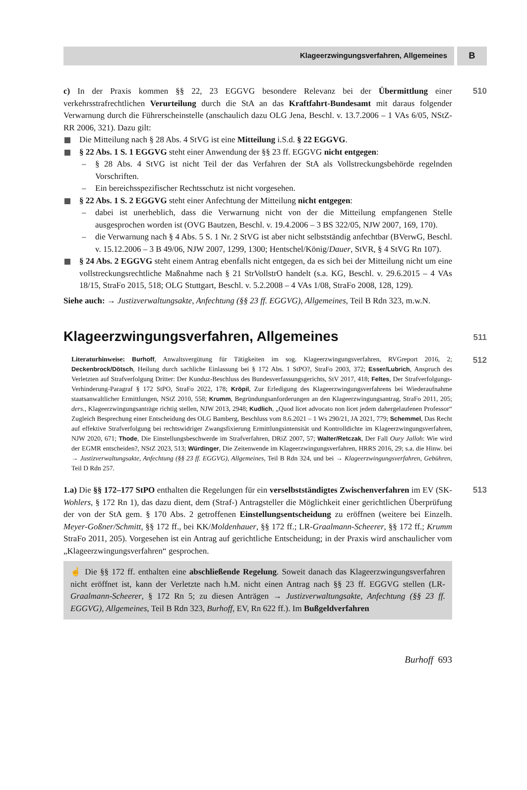Klageerzwingungsverfahren, Allgemeines
B
c) In der Praxis kommen §§ 22, 23 EGGVG besondere Relevanz bei der Übermittlung einer verkehrsstrafrechtlichen Verurteilung durch die StA an das Kraftfahrt-Bundesamt mit daraus folgender Verwarnung durch die Führerscheinstelle (anschaulich dazu OLG Jena, Beschl. v. 13.7.2006 – 1 VAs 6/05, NStZ-RR 2006, 321). Dazu gilt:
Die Mitteilung nach § 28 Abs. 4 StVG ist eine Mitteilung i.S.d. § 22 EGGVG.
§ 22 Abs. 1 S. 1 EGGVG steht einer Anwendung der §§ 23 ff. EGGVG nicht entgegen:
– § 28 Abs. 4 StVG ist nicht Teil der das Verfahren der StA als Vollstreckungsbehörde regelnden Vorschriften.
– Ein bereichsspezifischer Rechtsschutz ist nicht vorgesehen.
§ 22 Abs. 1 S. 2 EGGVG steht einer Anfechtung der Mitteilung nicht entgegen:
– dabei ist unerheblich, dass die Verwarnung nicht von der die Mitteilung empfangenen Stelle ausgesprochen worden ist (OVG Bautzen, Beschl. v. 19.4.2006 – 3 BS 322/05, NJW 2007, 169, 170).
– die Verwarnung nach § 4 Abs. 5 S. 1 Nr. 2 StVG ist aber nicht selbstständig anfechtbar (BVerwG, Beschl. v. 15.12.2006 – 3 B 49/06, NJW 2007, 1299, 1300; Hentschel/König/Dauer, StVR, § 4 StVG Rn 107).
§ 24 Abs. 2 EGGVG steht einem Antrag ebenfalls nicht entgegen, da es sich bei der Mitteilung nicht um eine vollstreckungsrechtliche Maßnahme nach § 21 StrVollstrO handelt (s.a. KG, Beschl. v. 29.6.2015 – 4 VAs 18/15, StraFo 2015, 518; OLG Stuttgart, Beschl. v. 5.2.2008 – 4 VAs 1/08, StraFo 2008, 128, 129).
Siehe auch: → Justizverwaltungsakte, Anfechtung (§§ 23 ff. EGGVG), Allgemeines, Teil B Rdn 323, m.w.N.
510
Klageerzwingungsverfahren, Allgemeines
511
Literaturhinweise: Burhoff, Anwaltsvergütung für Tätigkeiten im sog. Klageerzwingungsverfahren, RVGreport 2016, 2; Deckenbrock/Dötsch, Heilung durch sachliche Einlassung bei § 172 Abs. 1 StPO?, StraFo 2003, 372; Esser/Lubrich, Anspruch des Verletzten auf Strafverfolgung Dritter: Der Kunduz-Beschluss des Bundesverfassungsgerichts, StV 2017, 418; Feltes, Der Strafverfolgungs-Verhinderung-Paragraf § 172 StPO, StraFo 2022, 178; Kröpil, Zur Erledigung des Klageerzwingungsverfahrens bei Wiederaufnahme staatsanwaltlicher Ermittlungen, NStZ 2010, 558; Krumm, Begründungsanforderungen an den Klageerzwingungsantrag, StraFo 2011, 205; ders., Klageerzwingungsanträge richtig stellen, NJW 2013, 2948; Kudlich, „Quod licet advocato non licet jedem dahergelaufenen Professor“ Zugleich Besprechung einer Entscheidung des OLG Bamberg, Beschluss vom 8.6.2021 – 1 Ws 290/21, JA 2021, 779; Schemmel, Das Recht auf effektive Strafverfolgung bei rechtswidriger Zwangsfixierung Ermittlungsintensität und Kontrolldichte im Klageerzwingungsverfahren, NJW 2020, 671; Thode, Die Einstellungsbeschwerde im Strafverfahren, DRiZ 2007, 57; Walter/Retczak, Der Fall Oury Jalloh: Wie wird der EGMR entscheiden?, NStZ 2023, 513; Würdinger, Die Zeitenwende im Klageerzwingungsverfahren, HRRS 2016, 29; s.a. die Hinw. bei → Justizverwaltungsakte, Anfechtung (§§ 23 ff. EGGVG), Allgemeines, Teil B Rdn 324, und bei → Klageerzwingungsverfahren, Gebühren, Teil D Rdn 257.
512
1.a) Die §§ 172–177 StPO enthalten die Regelungen für ein verselbstständigtes Zwischenverfahren im EV (SK-Wohlers, § 172 Rn 1), das dazu dient, dem (Straf-) Antragsteller die Möglichkeit einer gerichtlichen Überprüfung der von der StA gem. § 170 Abs. 2 getroffenen Einstellungsentscheidung zu eröffnen (weitere bei Einzelh. Meyer-Goßner/Schmitt, §§ 172 ff., bei KK/Moldenhauer, §§ 172 ff.; LR-Graalmann-Scheerer, §§ 172 ff.; Krumm StraFo 2011, 205). Vorgesehen ist ein Antrag auf gerichtliche Entscheidung; in der Praxis wird anschaulicher vom „Klageerzwingungsverfahren“ gesprochen.
☝ Die §§ 172 ff. enthalten eine abschließende Regelung. Soweit danach das Klageerzwingungsverfahren nicht eröffnet ist, kann der Verletzte nach h.M. nicht einen Antrag nach §§ 23 ff. EGGVG stellen (LR-Graalmann-Scheerer, § 172 Rn 5; zu diesen Anträgen → Justizverwaltungsakte, Anfechtung (§§ 23 ff. EGGVG), Allgemeines, Teil B Rdn 323, Burhoff, EV, Rn 622 ff.). Im Bußgeldverfahren
513
Burhoff 693